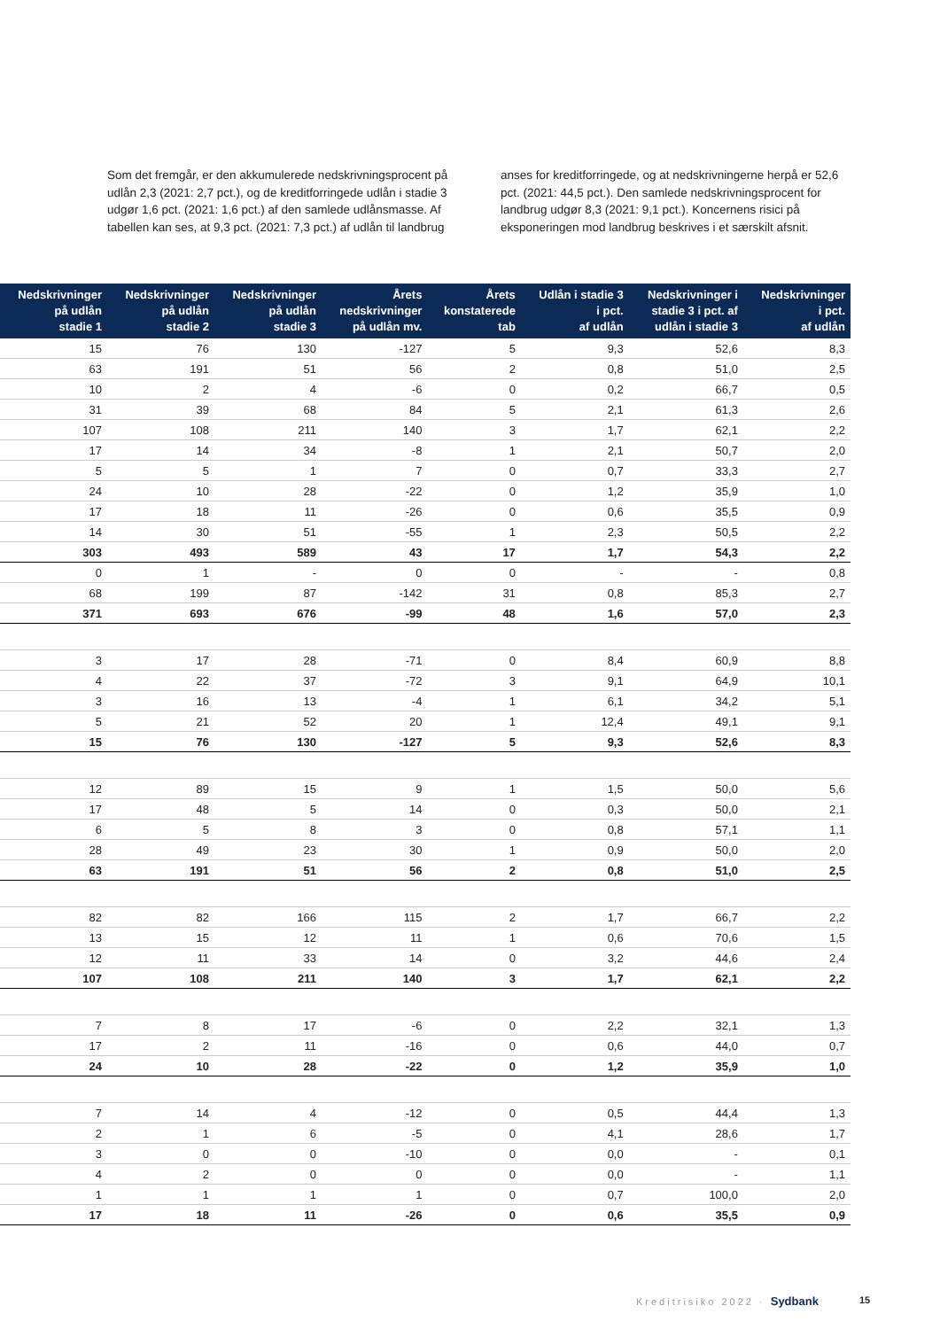Som det fremgår, er den akkumulerede nedskrivningsprocent på udlån 2,3 (2021: 2,7 pct.), og de kreditforringede udlån i stadie 3 udgør 1,6 pct. (2021: 1,6 pct.) af den samlede udlånsmasse. Af tabellen kan ses, at 9,3 pct. (2021: 7,3 pct.) af udlån til landbrug
anses for kreditforringede, og at nedskrivningerne herpå er 52,6 pct. (2021: 44,5 pct.). Den samlede nedskrivningsprocent for landbrug udgør 8,3 (2021: 9,1 pct.). Koncernens risici på eksponeringen mod landbrug beskrives i et særskilt afsnit.
| Nedskrivninger på udlån stadie 1 | Nedskrivninger på udlån stadie 2 | Nedskrivninger på udlån stadie 3 | Årets nedskrivninger på udlån mv. | Årets konstaterede tab | Udlån i stadie 3 i pct. af udlån | Nedskrivninger i stadie 3 i pct. af udlån i stadie 3 | Nedskrivninger i pct. af udlån |
| --- | --- | --- | --- | --- | --- | --- | --- |
| 15 | 76 | 130 | -127 | 5 | 9,3 | 52,6 | 8,3 |
| 63 | 191 | 51 | 56 | 2 | 0,8 | 51,0 | 2,5 |
| 10 | 2 | 4 | -6 | 0 | 0,2 | 66,7 | 0,5 |
| 31 | 39 | 68 | 84 | 5 | 2,1 | 61,3 | 2,6 |
| 107 | 108 | 211 | 140 | 3 | 1,7 | 62,1 | 2,2 |
| 17 | 14 | 34 | -8 | 1 | 2,1 | 50,7 | 2,0 |
| 5 | 5 | 1 | 7 | 0 | 0,7 | 33,3 | 2,7 |
| 24 | 10 | 28 | -22 | 0 | 1,2 | 35,9 | 1,0 |
| 17 | 18 | 11 | -26 | 0 | 0,6 | 35,5 | 0,9 |
| 14 | 30 | 51 | -55 | 1 | 2,3 | 50,5 | 2,2 |
| 303 | 493 | 589 | 43 | 17 | 1,7 | 54,3 | 2,2 |
| 0 | 1 | - | 0 | 0 | - | - | 0,8 |
| 68 | 199 | 87 | -142 | 31 | 0,8 | 85,3 | 2,7 |
| 371 | 693 | 676 | -99 | 48 | 1,6 | 57,0 | 2,3 |
| 3 | 17 | 28 | -71 | 0 | 8,4 | 60,9 | 8,8 |
| 4 | 22 | 37 | -72 | 3 | 9,1 | 64,9 | 10,1 |
| 3 | 16 | 13 | -4 | 1 | 6,1 | 34,2 | 5,1 |
| 5 | 21 | 52 | 20 | 1 | 12,4 | 49,1 | 9,1 |
| 15 | 76 | 130 | -127 | 5 | 9,3 | 52,6 | 8,3 |
| 12 | 89 | 15 | 9 | 1 | 1,5 | 50,0 | 5,6 |
| 17 | 48 | 5 | 14 | 0 | 0,3 | 50,0 | 2,1 |
| 6 | 5 | 8 | 3 | 0 | 0,8 | 57,1 | 1,1 |
| 28 | 49 | 23 | 30 | 1 | 0,9 | 50,0 | 2,0 |
| 63 | 191 | 51 | 56 | 2 | 0,8 | 51,0 | 2,5 |
| 82 | 82 | 166 | 115 | 2 | 1,7 | 66,7 | 2,2 |
| 13 | 15 | 12 | 11 | 1 | 0,6 | 70,6 | 1,5 |
| 12 | 11 | 33 | 14 | 0 | 3,2 | 44,6 | 2,4 |
| 107 | 108 | 211 | 140 | 3 | 1,7 | 62,1 | 2,2 |
| 7 | 8 | 17 | -6 | 0 | 2,2 | 32,1 | 1,3 |
| 17 | 2 | 11 | -16 | 0 | 0,6 | 44,0 | 0,7 |
| 24 | 10 | 28 | -22 | 0 | 1,2 | 35,9 | 1,0 |
| 7 | 14 | 4 | -12 | 0 | 0,5 | 44,4 | 1,3 |
| 2 | 1 | 6 | -5 | 0 | 4,1 | 28,6 | 1,7 |
| 3 | 0 | 0 | -10 | 0 | 0,0 | - | 0,1 |
| 4 | 2 | 0 | 0 | 0 | 0,0 | - | 1,1 |
| 1 | 1 | 1 | 1 | 0 | 0,7 | 100,0 | 2,0 |
| 17 | 18 | 11 | -26 | 0 | 0,6 | 35,5 | 0,9 |
Kreditrisiko 2022 · Sydbank 15